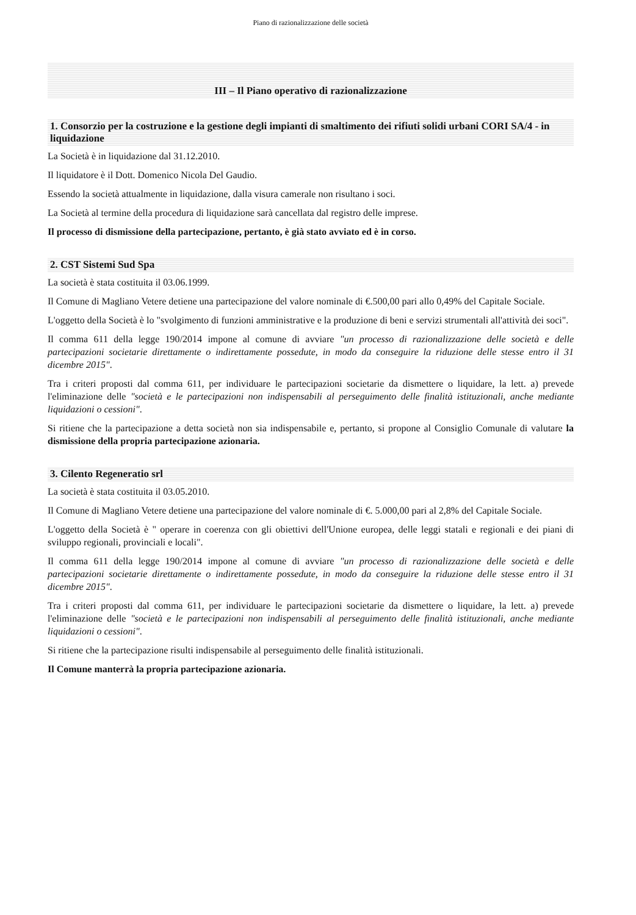Piano di razionalizzazione delle società
III – Il Piano operativo di razionalizzazione
1. Consorzio per la costruzione e la gestione degli impianti di smaltimento dei rifiuti solidi urbani CORI SA/4 - in liquidazione
La Società è in liquidazione dal 31.12.2010.
Il liquidatore è il Dott. Domenico Nicola Del Gaudio.
Essendo la società attualmente in liquidazione, dalla visura camerale non risultano i soci.
La Società al termine della procedura di liquidazione sarà cancellata dal registro delle imprese.
Il processo di dismissione della partecipazione, pertanto, è già stato avviato ed è in corso.
2. CST Sistemi Sud Spa
La società è stata costituita il 03.06.1999.
Il Comune di Magliano Vetere detiene una partecipazione del valore nominale di €.500,00 pari allo 0,49% del Capitale Sociale.
L'oggetto della Società è lo "svolgimento di funzioni amministrative e la produzione di beni e servizi strumentali all'attività dei soci".
Il comma 611 della legge 190/2014 impone al comune di avviare "un processo di razionalizzazione delle società e delle partecipazioni societarie direttamente o indirettamente possedute, in modo da conseguire la riduzione delle stesse entro il 31 dicembre 2015".
Tra i criteri proposti dal comma 611, per individuare le partecipazioni societarie da dismettere o liquidare, la lett. a) prevede l'eliminazione delle "società e le partecipazioni non indispensabili al perseguimento delle finalità istituzionali, anche mediante liquidazioni o cessioni".
Si ritiene che la partecipazione a detta società non sia indispensabile e, pertanto, si propone al Consiglio Comunale di valutare la dismissione della propria partecipazione azionaria.
3. Cilento Regeneratio srl
La società è stata costituita il 03.05.2010.
Il Comune di Magliano Vetere detiene una partecipazione del valore nominale di €. 5.000,00 pari al 2,8% del Capitale Sociale.
L'oggetto della Società è " operare in coerenza con gli obiettivi dell'Unione europea, delle leggi statali e regionali e dei piani di sviluppo regionali, provinciali e locali".
Il comma 611 della legge 190/2014 impone al comune di avviare "un processo di razionalizzazione delle società e delle partecipazioni societarie direttamente o indirettamente possedute, in modo da conseguire la riduzione delle stesse entro il 31 dicembre 2015".
Tra i criteri proposti dal comma 611, per individuare le partecipazioni societarie da dismettere o liquidare, la lett. a) prevede l'eliminazione delle "società e le partecipazioni non indispensabili al perseguimento delle finalità istituzionali, anche mediante liquidazioni o cessioni".
Si ritiene che la partecipazione risulti indispensabile al perseguimento delle finalità istituzionali.
Il Comune manterrà la propria partecipazione azionaria.